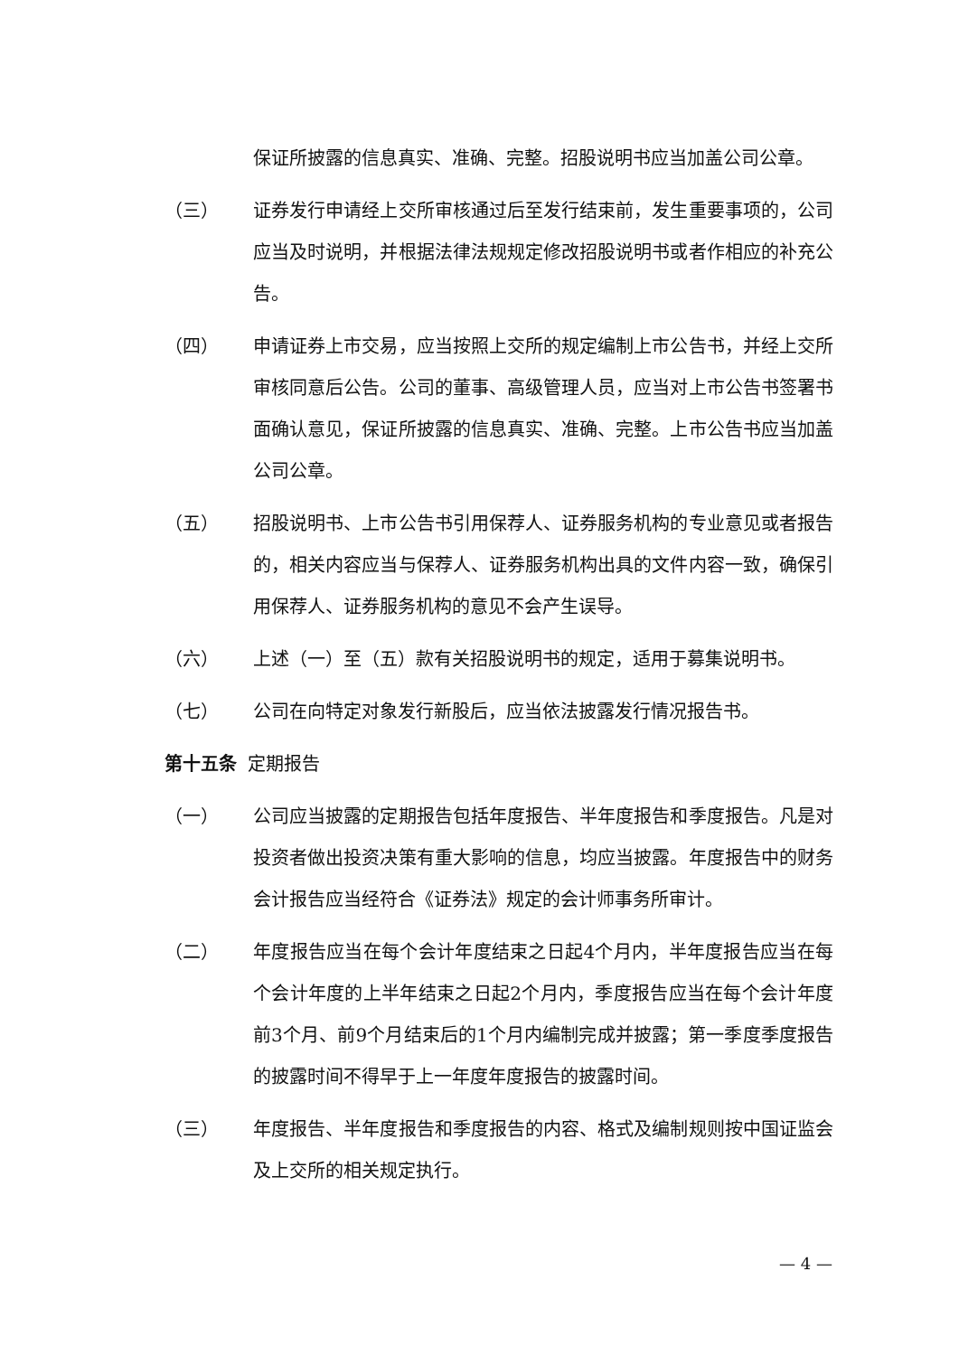保证所披露的信息真实、准确、完整。招股说明书应当加盖公司公章。
（三） 证券发行申请经上交所审核通过后至发行结束前，发生重要事项的，公司应当及时说明，并根据法律法规规定修改招股说明书或者作相应的补充公告。
（四） 申请证券上市交易，应当按照上交所的规定编制上市公告书，并经上交所审核同意后公告。公司的董事、高级管理人员，应当对上市公告书签署书面确认意见，保证所披露的信息真实、准确、完整。上市公告书应当加盖公司公章。
（五） 招股说明书、上市公告书引用保荐人、证券服务机构的专业意见或者报告的，相关内容应当与保荐人、证券服务机构出具的文件内容一致，确保引用保荐人、证券服务机构的意见不会产生误导。
（六） 上述（一）至（五）款有关招股说明书的规定，适用于募集说明书。
（七） 公司在向特定对象发行新股后，应当依法披露发行情况报告书。
第十五条 定期报告
（一） 公司应当披露的定期报告包括年度报告、半年度报告和季度报告。凡是对投资者做出投资决策有重大影响的信息，均应当披露。年度报告中的财务会计报告应当经符合《证券法》规定的会计师事务所审计。
（二） 年度报告应当在每个会计年度结束之日起4个月内，半年度报告应当在每个会计年度的上半年结束之日起2个月内，季度报告应当在每个会计年度前3个月、前9个月结束后的1个月内编制完成并披露；第一季度季度报告的披露时间不得早于上一年度年度报告的披露时间。
（三） 年度报告、半年度报告和季度报告的内容、格式及编制规则按中国证监会及上交所的相关规定执行。
— 4 —